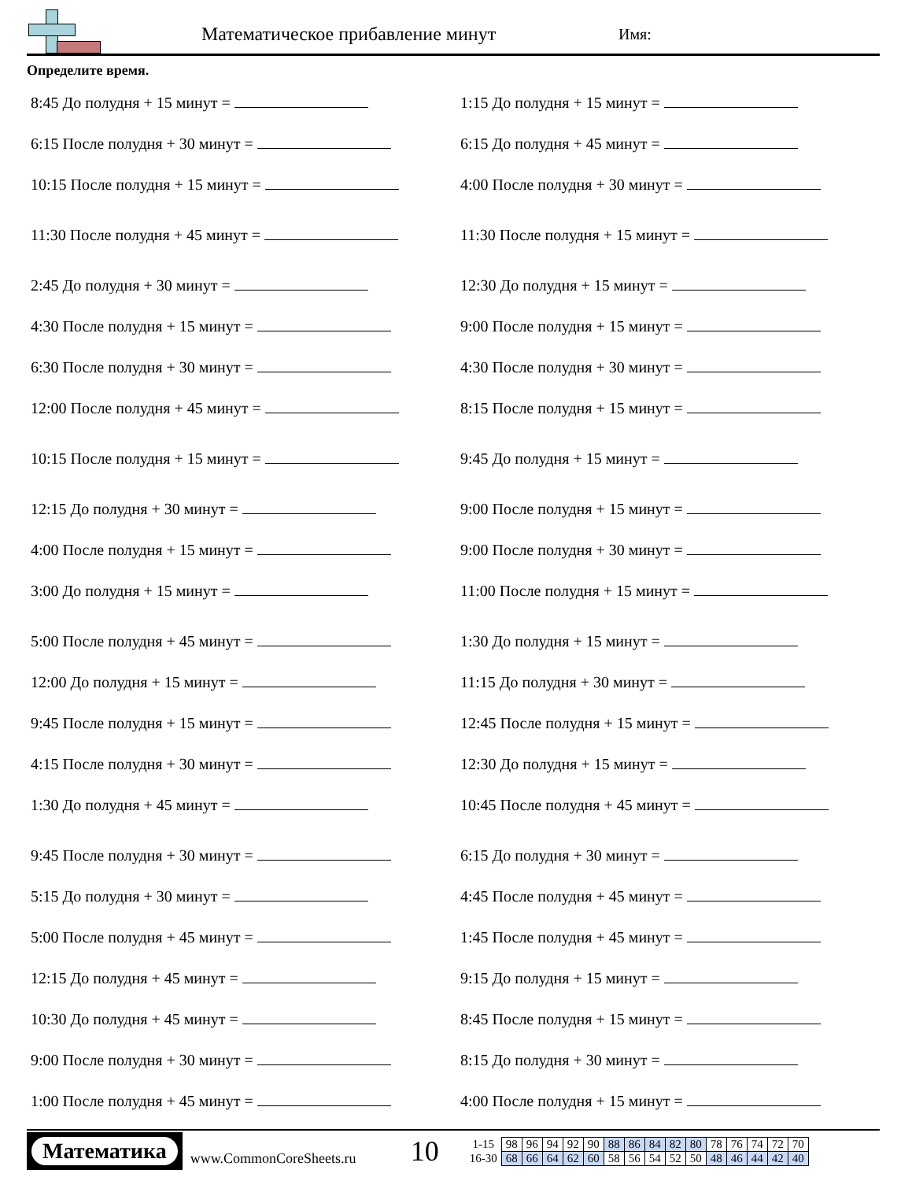Математическое прибавление минут Имя:
Определите время.
8:45 До полудня + 15 минут =
1:15 До полудня + 15 минут =
6:15 После полудня + 30 минут =
6:15 До полудня + 45 минут =
10:15 После полудня + 15 минут =
4:00 После полудня + 30 минут =
11:30 После полудня + 45 минут =
11:30 После полудня + 15 минут =
2:45 До полудня + 30 минут =
12:30 До полудня + 15 минут =
4:30 После полудня + 15 минут =
9:00 После полудня + 15 минут =
6:30 После полудня + 30 минут =
4:30 После полудня + 30 минут =
12:00 После полудня + 45 минут =
8:15 После полудня + 15 минут =
10:15 После полудня + 15 минут =
9:45 До полудня + 15 минут =
12:15 До полудня + 30 минут =
9:00 После полудня + 15 минут =
4:00 После полудня + 15 минут =
9:00 После полудня + 30 минут =
3:00 До полудня + 15 минут =
11:00 После полудня + 15 минут =
5:00 После полудня + 45 минут =
1:30 До полудня + 15 минут =
12:00 До полудня + 15 минут =
11:15 До полудня + 30 минут =
9:45 После полудня + 15 минут =
12:45 После полудня + 15 минут =
4:15 После полудня + 30 минут =
12:30 До полудня + 15 минут =
1:30 До полудня + 45 минут =
10:45 После полудня + 45 минут =
9:45 После полудня + 30 минут =
6:15 До полудня + 30 минут =
5:15 До полудня + 30 минут =
4:45 После полудня + 45 минут =
5:00 После полудня + 45 минут =
1:45 После полудня + 45 минут =
12:15 До полудня + 45 минут =
9:15 До полудня + 15 минут =
10:30 До полудня + 45 минут =
8:45 После полудня + 15 минут =
9:00 После полудня + 30 минут =
8:15 До полудня + 30 минут =
1:00 После полудня + 45 минут =
4:00 После полудня + 15 минут =
Математика
www.CommonCoreSheets.ru
10
| 1-15 | 98 | 96 | 94 | 92 | 90 | 88 | 86 | 84 | 82 | 80 | 78 | 76 | 74 | 72 | 70 |
| 16-30 | 68 | 66 | 64 | 62 | 60 | 58 | 56 | 54 | 52 | 50 | 48 | 46 | 44 | 42 | 40 |